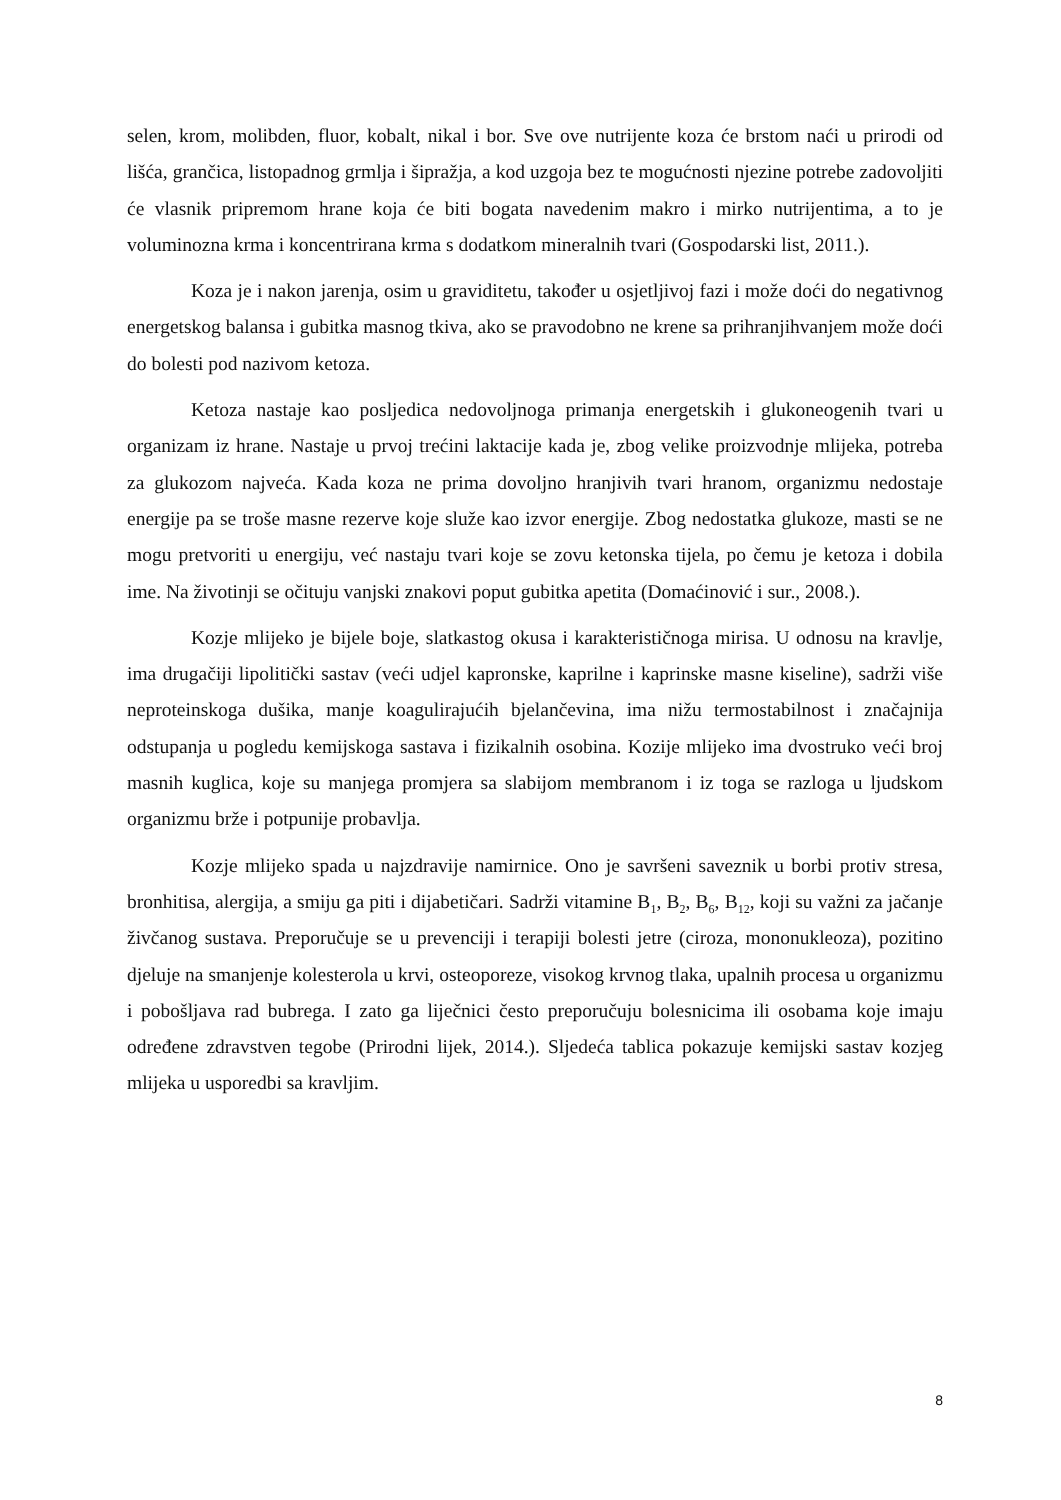selen, krom, molibden, fluor, kobalt, nikal i bor. Sve ove nutrijente koza će brstom naći u prirodi od lišća, grančica, listopadnog grmlja i šipražja, a kod uzgoja bez te mogućnosti njezine potrebe zadovoljiti će vlasnik pripremom hrane koja će biti bogata navedenim makro i mirko nutrijentima, a to je voluminozna krma i koncentrirana krma s dodatkom mineralnih tvari (Gospodarski list, 2011.).
Koza je i nakon jarenja, osim u graviditetu, također u osjetljivoj fazi i može doći do negativnog energetskog balansa i gubitka masnog tkiva, ako se pravodobno ne krene sa prihranjihvanjem može doći do bolesti pod nazivom ketoza.
Ketoza nastaje kao posljedica nedovoljnoga primanja energetskih i glukoneogenih tvari u organizam iz hrane. Nastaje u prvoj trećini laktacije kada je, zbog velike proizvodnje mlijeka, potreba za glukozom najveća. Kada koza ne prima dovoljno hranjivih tvari hranom, organizmu nedostaje energije pa se troše masne rezerve koje služe kao izvor energije. Zbog nedostatka glukoze, masti se ne mogu pretvoriti u energiju, već nastaju tvari koje se zovu ketonska tijela, po čemu je ketoza i dobila ime. Na životinji se očituju vanjski znakovi poput gubitka apetita (Domaćinović i sur., 2008.).
Kozje mlijeko je bijele boje, slatkastog okusa i karakterističnoga mirisa. U odnosu na kravlje, ima drugačiji lipolitički sastav (veći udjel kapronske, kaprilne i kaprinske masne kiseline), sadrži više neproteinskoga dušika, manje koagulirajućih bjelančevina, ima nižu termostabilnost i značajnija odstupanja u pogledu kemijskoga sastava i fizikalnih osobina. Kozije mlijeko ima dvostruko veći broj masnih kuglica, koje su manjega promjera sa slabijom membranom i iz toga se razloga u ljudskom organizmu brže i potpunije probavlja.
Kozje mlijeko spada u najzdravije namirnice. Ono je savršeni saveznik u borbi protiv stresa, bronhitisa, alergija, a smiju ga piti i dijabetičari. Sadrži vitamine B<sub>1</sub>, B<sub>2</sub>, B<sub>6</sub>, B<sub>12</sub>, koji su važni za jačanje živčanog sustava. Preporučuje se u prevenciji i terapiji bolesti jetre (ciroza, mononukleoza), pozitino djeluje na smanjenje kolesterola u krvi, osteoporeze, visokog krvnog tlaka, upalnih procesa u organizmu i pobošljava rad bubrega. I zato ga liječnici često preporučuju bolesnicima ili osobama koje imaju određene zdravstven tegobe (Prirodni lijek, 2014.). Sljedeća tablica pokazuje kemijski sastav kozjeg mlijeka u usporedbi sa kravljim.
8